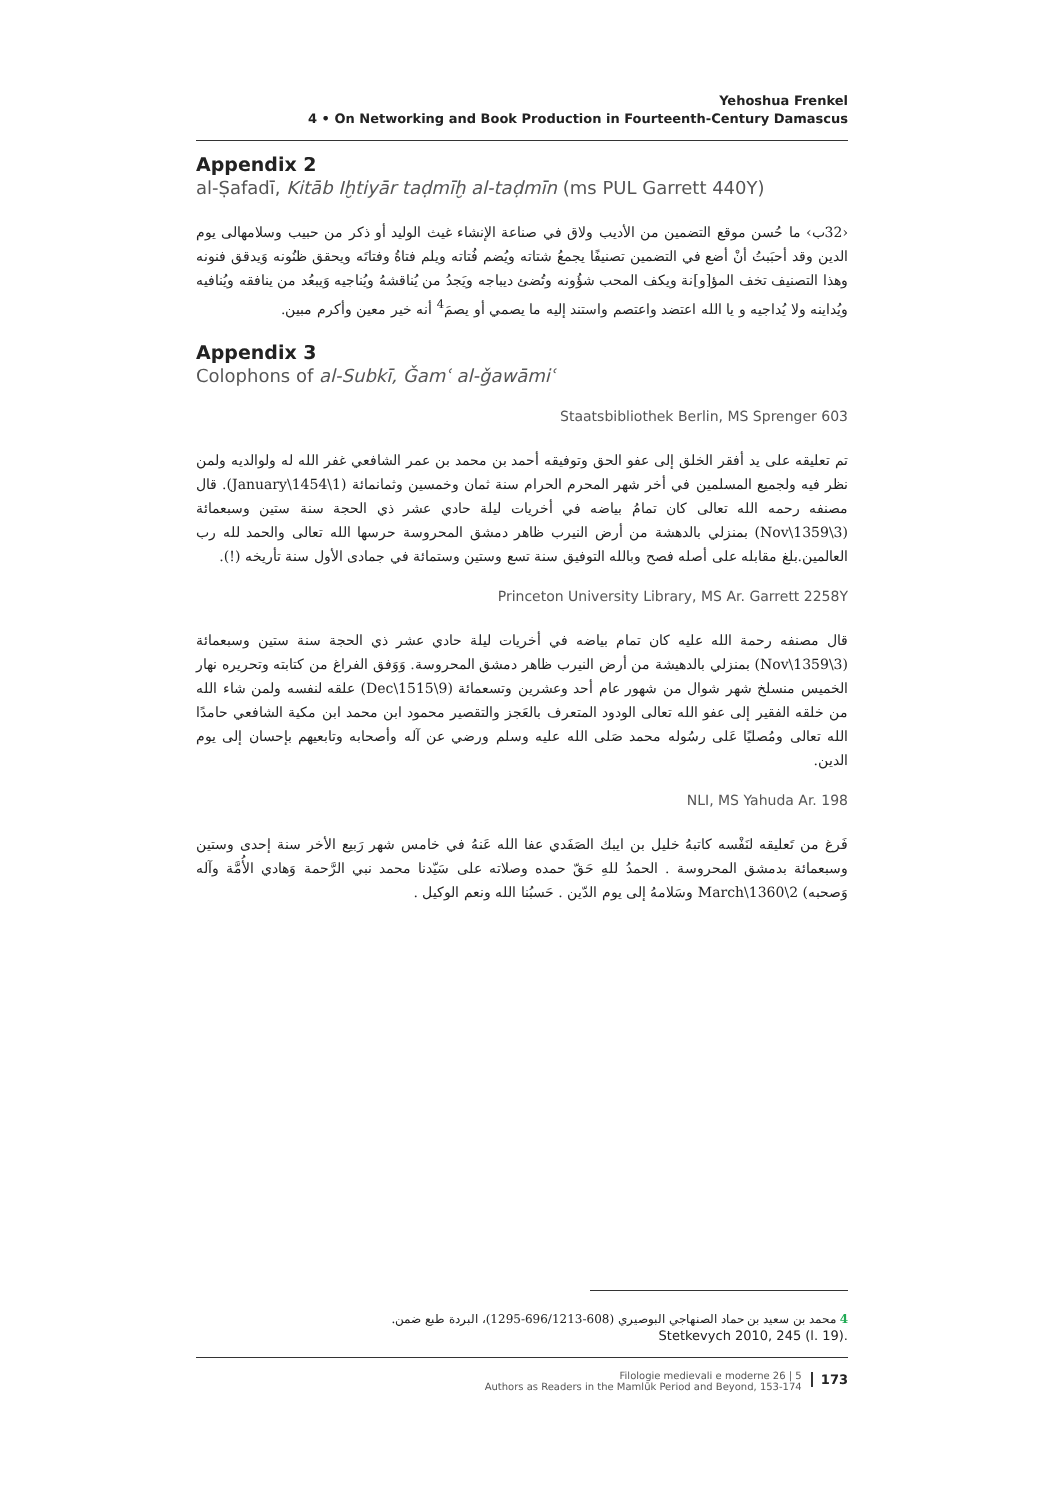Yehoshua Frenkel
4 • On Networking and Book Production in Fourteenth-Century Damascus
Appendix 2
al-Ṣafadī, Kitāb Iḫtiyār taḍmīḫ al-taḍmīn (ms PUL Garrett 440Y)
‹32ب› ما حُسن موقع التضمين من الأديب ولاق في صناعة الإنشاء غيث الوليد أو ذكر من حبيب وسلامهالى يوم الدين وقد أحبَبتُ أنْ أضع في التضمين تصنيفًا يجمعُ شتاته ويُضم فُتاته ويلم فتاةُ وفتاتَه ويحقق ظنُونه وَيدقق فنونه وهذا التصنيف تخف المؤ[و]نة ويكف المحب شؤُونه وتُضئ ديباجه ويَجدُ من يُناقشهُ ويُناجيه وَيبعُد من ينافقه ويُنافيه ويُداينه ولا يُداجيه و يا الله اعتضد واعتصم واستند إليه ما يصمي أو يصمَ<sup>4</sup> أنه خير معين وأكرم مبين.
Appendix 3
Colophons of al-Subkī, Ǧamʿ al-ǧawāmiʿ
Staatsbibliothek Berlin, MS Sprenger 603
تم تعليقه على يد أفقر الخلق إلى عفو الحق وتوفيقه أحمد بن محمد بن عمر الشافعي غفر الله له ولوالديه ولمن نظر فيه ولجميع المسلمين في أخر شهر المحرم الحرام سنة ثمان وخمسين وثمانمائة (1\January\1454). قال مصنفه رحمه الله تعالى كان تمامُ بياضه في أخريات ليلة حادي عشر ذي الحجة سنة ستين وسبعمائة (3\Nov\1359) بمنزلي بالدهشة من أرض النيرب ظاهر دمشق المحروسة حرسها الله تعالى والحمد لله رب العالمين.بلغ مقابله على أصله فصح وبالله التوفيق سنة تسع وستين وستمائة في جمادى الأول سنة تأريخه (!).
Princeton University Library, MS Ar. Garrett 2258Y
قال مصنفه رحمة الله عليه كان تمام بياضه في أخريات ليلة حادي عشر ذي الحجة سنة ستين وسبعمائة (3\Nov\1359) بمنزلي بالدهيشة من أرض النيرب ظاهر دمشق المحروسة. وَوَفق الفراغ من كتابته وتحريره نهار الخميس منسلخ شهر شوال من شهور عام أحد وعشرين وتسعمائة (9\Dec\1515) علقه لنفسه ولمن شاء الله من خلقه الفقير إلى عفو الله تعالى الودود المتعرف بالعَجز والتقصير محمود ابن محمد ابن مكية الشافعي حامدًا الله تعالى ومُصليًا عَلى رسُوله محمد صَلى الله عليه وسلم ورضي عن آله وأصحابه وتابعيهم بإحسان إلى يوم الدين.
NLI, MS Yahuda Ar. 198
فَرغ من تَعليقه لنَفْسه كاتبهُ خليل بن ايبك الصَفَدي عفا الله عَنهُ في خامس شهر رَبيع الأخر سنة إحدى وستين وسبعمائة بدمشق المحروسة . الحمدُ للهِ حَقّ حمده وصلاته على سَيّدنا محمد نبي الرَّحمة وَهادي الأُمَّة وآله وَصحبه) 2\March\1360 وسَلامهُ إلى يوم الدّين . حَسبُنا الله ونعم الوكيل .
4 محمد بن سعيد بن حماد الصنهاجي البوصيري (608-696/1213-1295)، البردة طبع ضمن.
Stetkevych 2010, 245 (l. 19).
Filologie medievali e moderne 26 | 5
Authors as Readers in the Mamlūk Period and Beyond, 153-174 173